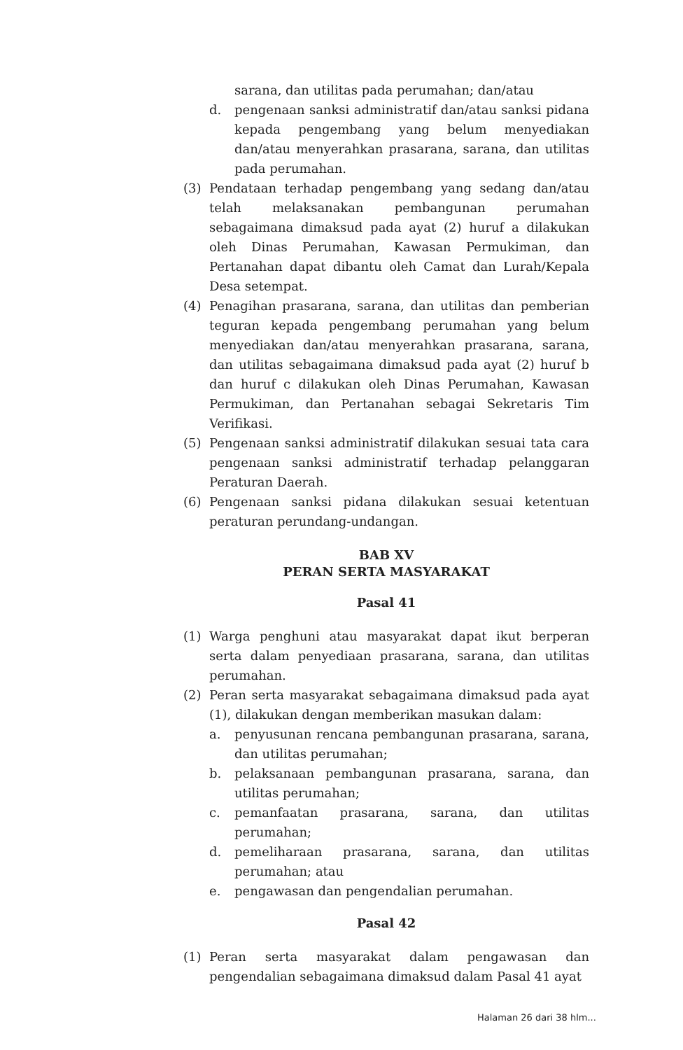sarana, dan utilitas pada perumahan; dan/atau
d. pengenaan sanksi administratif dan/atau sanksi pidana kepada pengembang yang belum menyediakan dan/atau menyerahkan prasarana, sarana, dan utilitas pada perumahan.
(3) Pendataan terhadap pengembang yang sedang dan/atau telah melaksanakan pembangunan perumahan sebagaimana dimaksud pada ayat (2) huruf a dilakukan oleh Dinas Perumahan, Kawasan Permukiman, dan Pertanahan dapat dibantu oleh Camat dan Lurah/Kepala Desa setempat.
(4) Penagihan prasarana, sarana, dan utilitas dan pemberian teguran kepada pengembang perumahan yang belum menyediakan dan/atau menyerahkan prasarana, sarana, dan utilitas sebagaimana dimaksud pada ayat (2) huruf b dan huruf c dilakukan oleh Dinas Perumahan, Kawasan Permukiman, dan Pertanahan sebagai Sekretaris Tim Verifikasi.
(5) Pengenaan sanksi administratif dilakukan sesuai tata cara pengenaan sanksi administratif terhadap pelanggaran Peraturan Daerah.
(6) Pengenaan sanksi pidana dilakukan sesuai ketentuan peraturan perundang-undangan.
BAB XV
PERAN SERTA MASYARAKAT
Pasal 41
(1) Warga penghuni atau masyarakat dapat ikut berperan serta dalam penyediaan prasarana, sarana, dan utilitas perumahan.
(2) Peran serta masyarakat sebagaimana dimaksud pada ayat (1), dilakukan dengan memberikan masukan dalam:
a. penyusunan rencana pembangunan prasarana, sarana, dan utilitas perumahan;
b. pelaksanaan pembangunan prasarana, sarana, dan utilitas perumahan;
c. pemanfaatan prasarana, sarana, dan utilitas perumahan;
d. pemeliharaan prasarana, sarana, dan utilitas perumahan; atau
e. pengawasan dan pengendalian perumahan.
Pasal 42
(1) Peran serta masyarakat dalam pengawasan dan pengendalian sebagaimana dimaksud dalam Pasal 41 ayat
Halaman 26 dari 38 hlm...